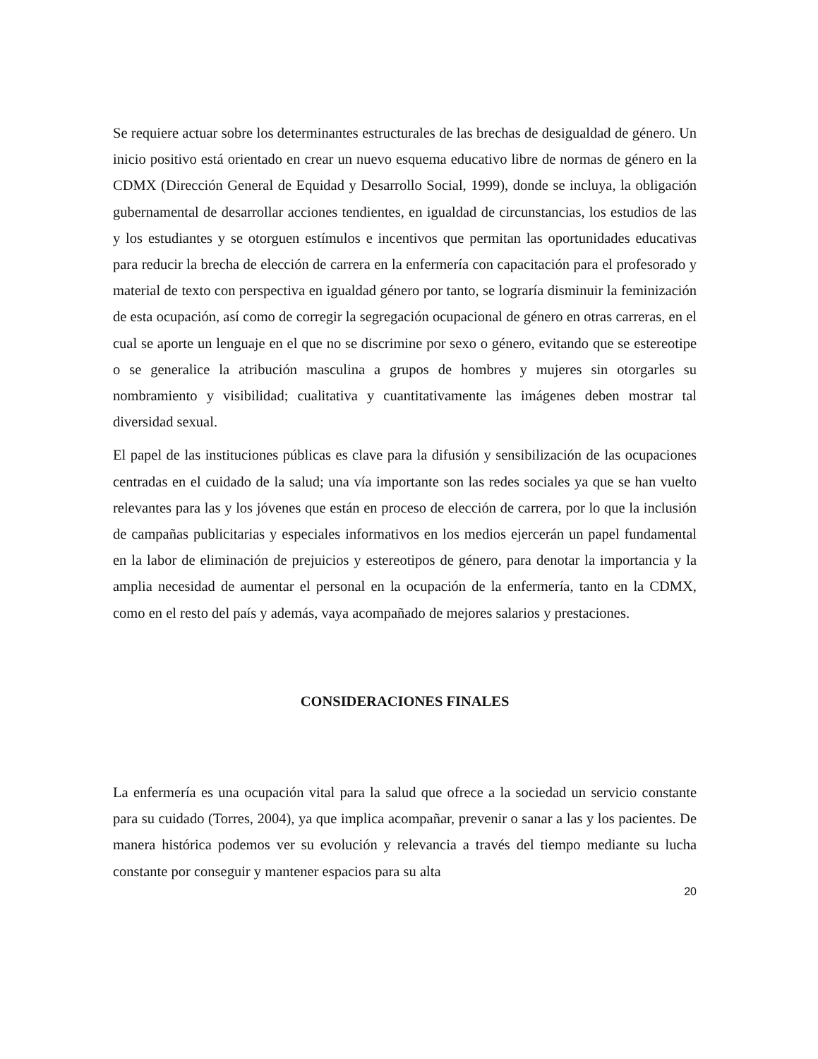Se requiere actuar sobre los determinantes estructurales de las brechas de desigualdad de género. Un inicio positivo está orientado en crear un nuevo esquema educativo libre de normas de género en la CDMX (Dirección General de Equidad y Desarrollo Social, 1999), donde se incluya, la obligación gubernamental de desarrollar acciones tendientes, en igualdad de circunstancias, los estudios de las y los estudiantes y se otorguen estímulos e incentivos que permitan las oportunidades educativas para reducir la brecha de elección de carrera en la enfermería con capacitación para el profesorado y material de texto con perspectiva en igualdad género por tanto, se lograría disminuir la feminización de esta ocupación, así como de corregir la segregación ocupacional de género en otras carreras, en el cual se aporte un lenguaje en el que no se discrimine por sexo o género, evitando que se estereotipe o se generalice la atribución masculina a grupos de hombres y mujeres sin otorgarles su nombramiento y visibilidad; cualitativa y cuantitativamente las imágenes deben mostrar tal diversidad sexual.
El papel de las instituciones públicas es clave para la difusión y sensibilización de las ocupaciones centradas en el cuidado de la salud; una vía importante son las redes sociales ya que se han vuelto relevantes para las y los jóvenes que están en proceso de elección de carrera, por lo que la inclusión de campañas publicitarias y especiales informativos en los medios ejercerán un papel fundamental en la labor de eliminación de prejuicios y estereotipos de género, para denotar la importancia y la amplia necesidad de aumentar el personal en la ocupación de la enfermería, tanto en la CDMX, como en el resto del país y además, vaya acompañado de mejores salarios y prestaciones.
CONSIDERACIONES FINALES
La enfermería es una ocupación vital para la salud que ofrece a la sociedad un servicio constante para su cuidado (Torres, 2004), ya que implica acompañar, prevenir o sanar a las y los pacientes. De manera histórica podemos ver su evolución y relevancia a través del tiempo mediante su lucha constante por conseguir y mantener espacios para su alta
20